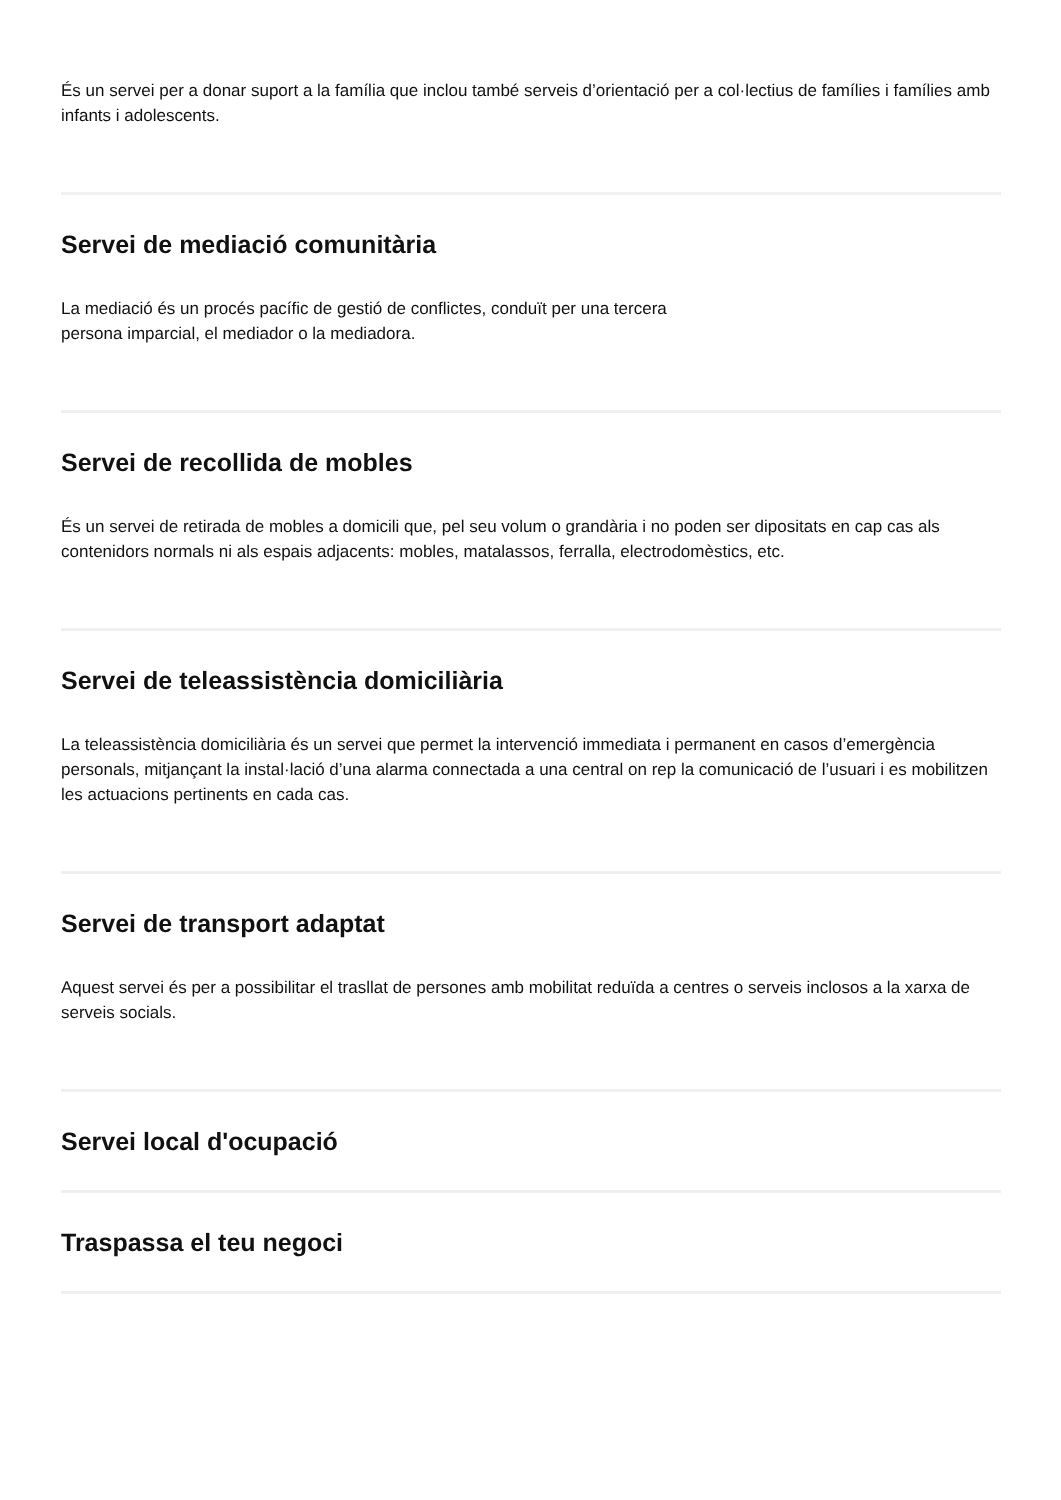És un servei per a donar suport a la família que inclou també serveis d’orientació per a col·lectius de famílies i famílies amb infants i adolescents.
Servei de mediació comunitària
La mediació és un procés pacífic de gestió de conflictes, conduït per una tercera
persona imparcial, el mediador o la mediadora.
Servei de recollida de mobles
És un servei de retirada de mobles a domicili que, pel seu volum o grandària i no poden ser dipositats en cap cas als contenidors normals ni als espais adjacents: mobles, matalassos, ferralla, electrodomèstics, etc.
Servei de teleassistència domiciliària
La teleassistència domiciliària és un servei que permet la intervenció immediata i permanent en casos d’emergència personals, mitjançant la instal·lació d’una alarma connectada a una central on rep la comunicació de l’usuari i es mobilitzen les actuacions pertinents en cada cas.
Servei de transport adaptat
Aquest servei és per a possibilitar el trasllat de persones amb mobilitat reduïda a centres o serveis inclosos a la xarxa de serveis socials.
Servei local d'ocupació
Traspassa el teu negoci